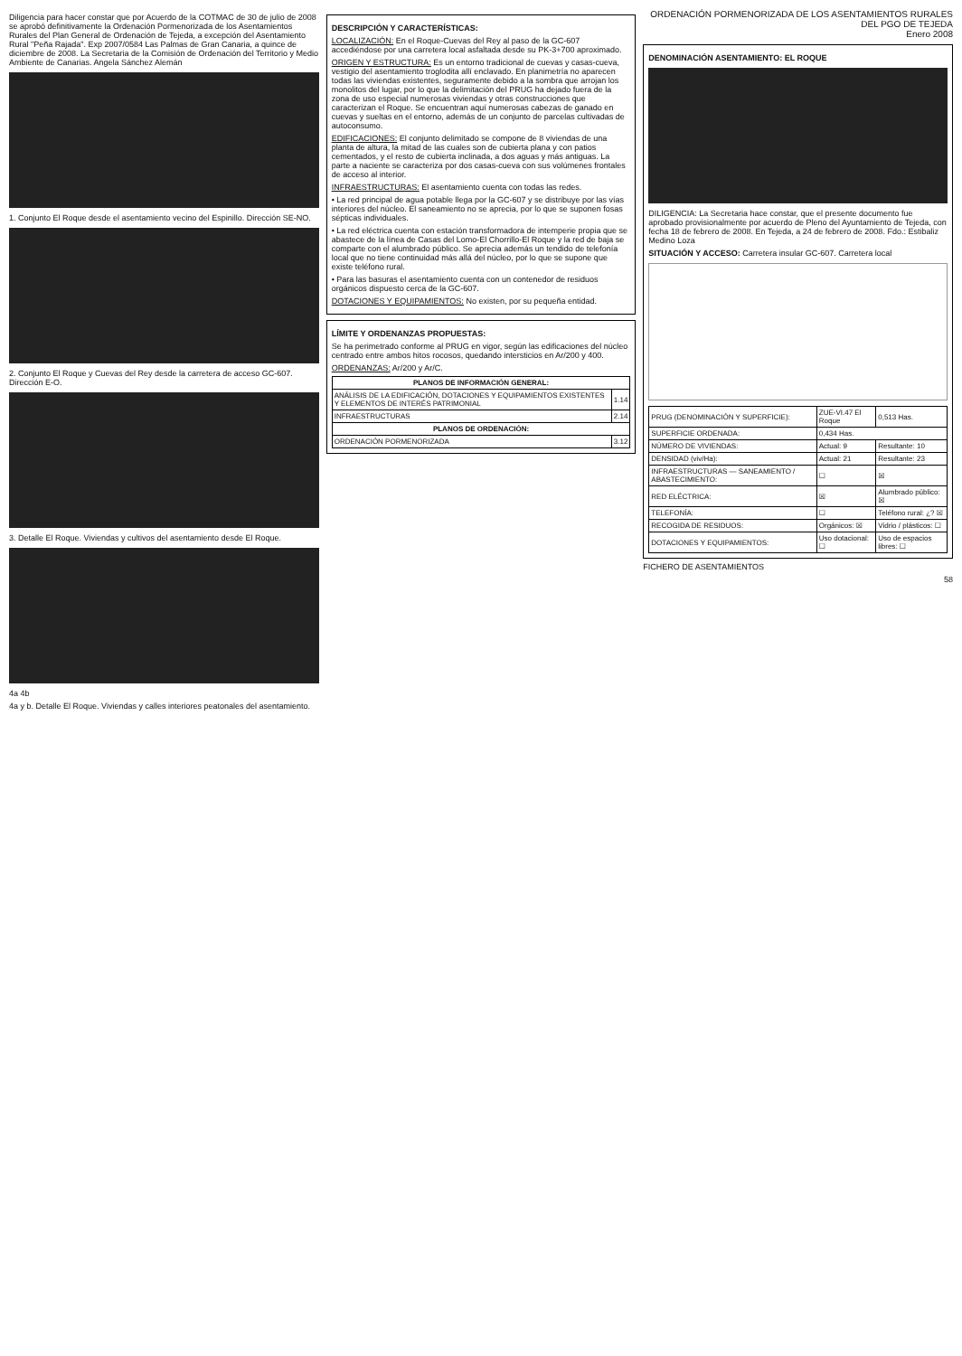Diligencia para hacer constar que por Acuerdo de la COTMAC de 30 de julio de 2008 se aprobó definitivamente la Ordenación Pormenorizada de los Asentamientos Rurales del Plan General de Ordenación de Tejeda, a excepción del Asentamiento Rural "Peña Rajada". Exp 2007/0584 Las Palmas de Gran Canaria, a quince de diciembre de 2008. La Secretaria de la Comisión de Ordenación del Territorio y Medio Ambiente de Canarias. Angela Sánchez Alemán
1. Conjunto El Roque desde el asentamiento vecino del Espinillo. Dirección SE-NO.
2. Conjunto El Roque y Cuevas del Rey desde la carretera de acceso GC-607. Dirección E-O.
3. Detalle El Roque. Viviendas y cultivos del asentamiento desde El Roque.
4a 4b
4a y b. Detalle El Roque. Viviendas y calles interiores peatonales del asentamiento.
DESCRIPCIÓN Y CARACTERÍSTICAS:
LOCALIZACIÓN: En el Roque-Cuevas del Rey al paso de la GC-607 accediéndose por una carretera local asfaltada desde su PK-3+700 aproximado.
ORIGEN Y ESTRUCTURA: Es un entorno tradicional de cuevas y casas-cueva, vestigio del asentamiento troglodita allí enclavado. En planimetría no aparecen todas las viviendas existentes, seguramente debido a la sombra que arrojan los monolitos del lugar, por lo que la delimitación del PRUG ha dejado fuera de la zona de uso especial numerosas viviendas y otras construcciones que caracterizan el Roque. Se encuentran aquí numerosas cabezas de ganado en cuevas y sueltas en el entorno, además de un conjunto de parcelas cultivadas de autoconsumo.
EDIFICACIONES: El conjunto delimitado se compone de 8 viviendas de una planta de altura, la mitad de las cuales son de cubierta plana y con patios cementados, y el resto de cubierta inclinada, a dos aguas y más antiguas. La parte a naciente se caracteriza por dos casas-cueva con sus volúmenes frontales de acceso al interior.
INFRAESTRUCTURAS: El asentamiento cuenta con todas las redes.
• La red principal de agua potable llega por la GC-607 y se distribuye por las vías interiores del núcleo. El saneamiento no se aprecia, por lo que se suponen fosas sépticas individuales.
• La red eléctrica cuenta con estación transformadora de intemperie propia que se abastece de la línea de Casas del Lomo-El Chorrillo-El Roque y la red de baja se comparte con el alumbrado público. Se aprecia además un tendido de telefonía local que no tiene continuidad más allá del núcleo, por lo que se supone que existe teléfono rural.
• Para las basuras el asentamiento cuenta con un contenedor de residuos orgánicos dispuesto cerca de la GC-607.
DOTACIONES Y EQUIPAMIENTOS: No existen, por su pequeña entidad.
LÍMITE Y ORDENANZAS PROPUESTAS:
Se ha perimetrado conforme al PRUG en vigor, según las edificaciones del núcleo centrado entre ambos hitos rocosos, quedando intersticios en Ar/200 y 400.
ORDENANZAS: Ar/200 y Ar/C.
| PLANOS DE INFORMACIÓN GENERAL: | |
| --- | --- |
| ANÁLISIS DE LA EDIFICACIÓN, DOTACIONES Y EQUIPAMIENTOS EXISTENTES Y ELEMENTOS DE INTERÉS PATRIMONIAL | 1.14 |
| INFRAESTRUCTURAS | 2.14 |
| PLANOS DE ORDENACIÓN: | |
| ORDENACIÓN PORMENORIZADA | 3.12 |
ORDENACIÓN PORMENORIZADA DE LOS ASENTAMIENTOS RURALES DEL PGO DE TEJEDA
Enero 2008
DENOMINACIÓN ASENTAMIENTO: EL ROQUE
DILIGENCIA: La Secretaria hace constar, que el presente documento fue aprobado provisionalmente por acuerdo de Pleno del Ayuntamiento de Tejeda, con fecha 18 de febrero de 2008. En Tejeda, a 24 de febrero de 2008. Fdo.: Estibaliz Medino Loza
SITUACIÓN Y ACCESO: Carretera insular GC-607. Carretera local
| PRUG (DENOMINACIÓN Y SUPERFICIE): | ZUE-VI.47 El Roque | 0,513 Has. |
| SUPERFICIE ORDENADA: | 0,434 Has. | |
| NÚMERO DE VIVIENDAS: | Actual: 9 | Resultante: 10 |
| DENSIDAD (viv/Ha): | Actual: 21 | Resultante: 23 |
| INFRAESTRUCTURAS — SANEAMIENTO / ABASTECIMIENTO: | ☐ | ☒ |
| RED ELÉCTRICA: | ☒ | Alumbrado público: ☒ |
| TELEFONÍA: | ☐ | Teléfono rural: ¿? ☒ |
| RECOGIDA DE RESIDUOS: | Orgánicos: ☒ | Vidrio / plásticos: ☐ |
| DOTACIONES Y EQUIPAMIENTOS: | Uso dotacional: ☐ | Uso de espacios libres: ☐ |
FICHERO DE ASENTAMIENTOS
58